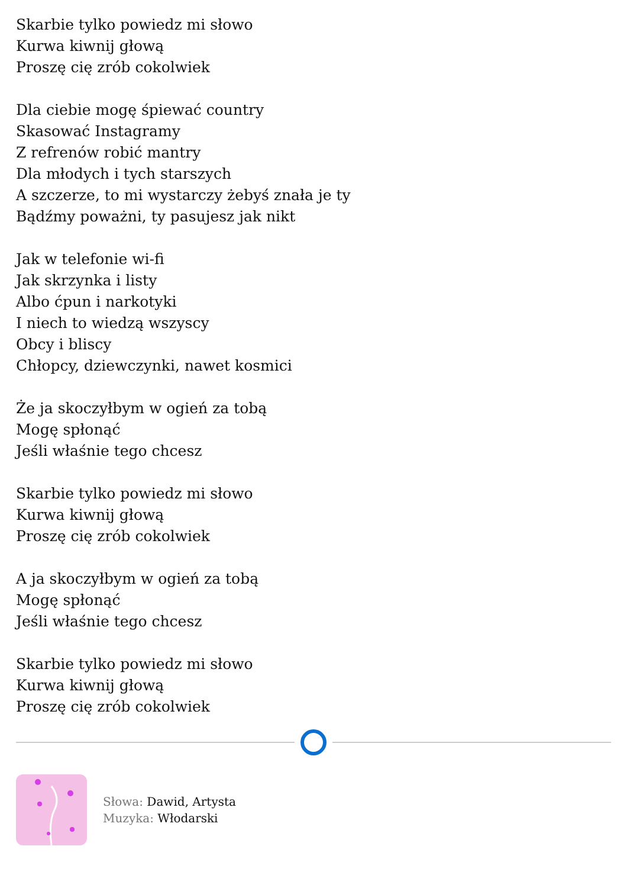Skarbie tylko powiedz mi słowo
Kurwa kiwnij głową
Proszę cię zrób cokolwiek
Dla ciebie mogę śpiewać country
Skasować Instagramy
Z refrenów robić mantry
Dla młodych i tych starszych
A szczerze, to mi wystarczy żebyś znała je ty
Bądźmy poważni, ty pasujesz jak nikt
Jak w telefonie wi-fi
Jak skrzynka i listy
Albo ćpun i narkotyki
I niech to wiedzą wszyscy
Obcy i bliscy
Chłopcy, dziewczynki, nawet kosmici
Że ja skoczyłbym w ogień za tobą
Mogę spłonąć
Jeśli właśnie tego chcesz
Skarbie tylko powiedz mi słowo
Kurwa kiwnij głową
Proszę cię zrób cokolwiek
A ja skoczyłbym w ogień za tobą
Mogę spłonąć
Jeśli właśnie tego chcesz
Skarbie tylko powiedz mi słowo
Kurwa kiwnij głową
Proszę cię zrób cokolwiek
Słowa: Dawid, Artysta
Muzyka: Włodarski